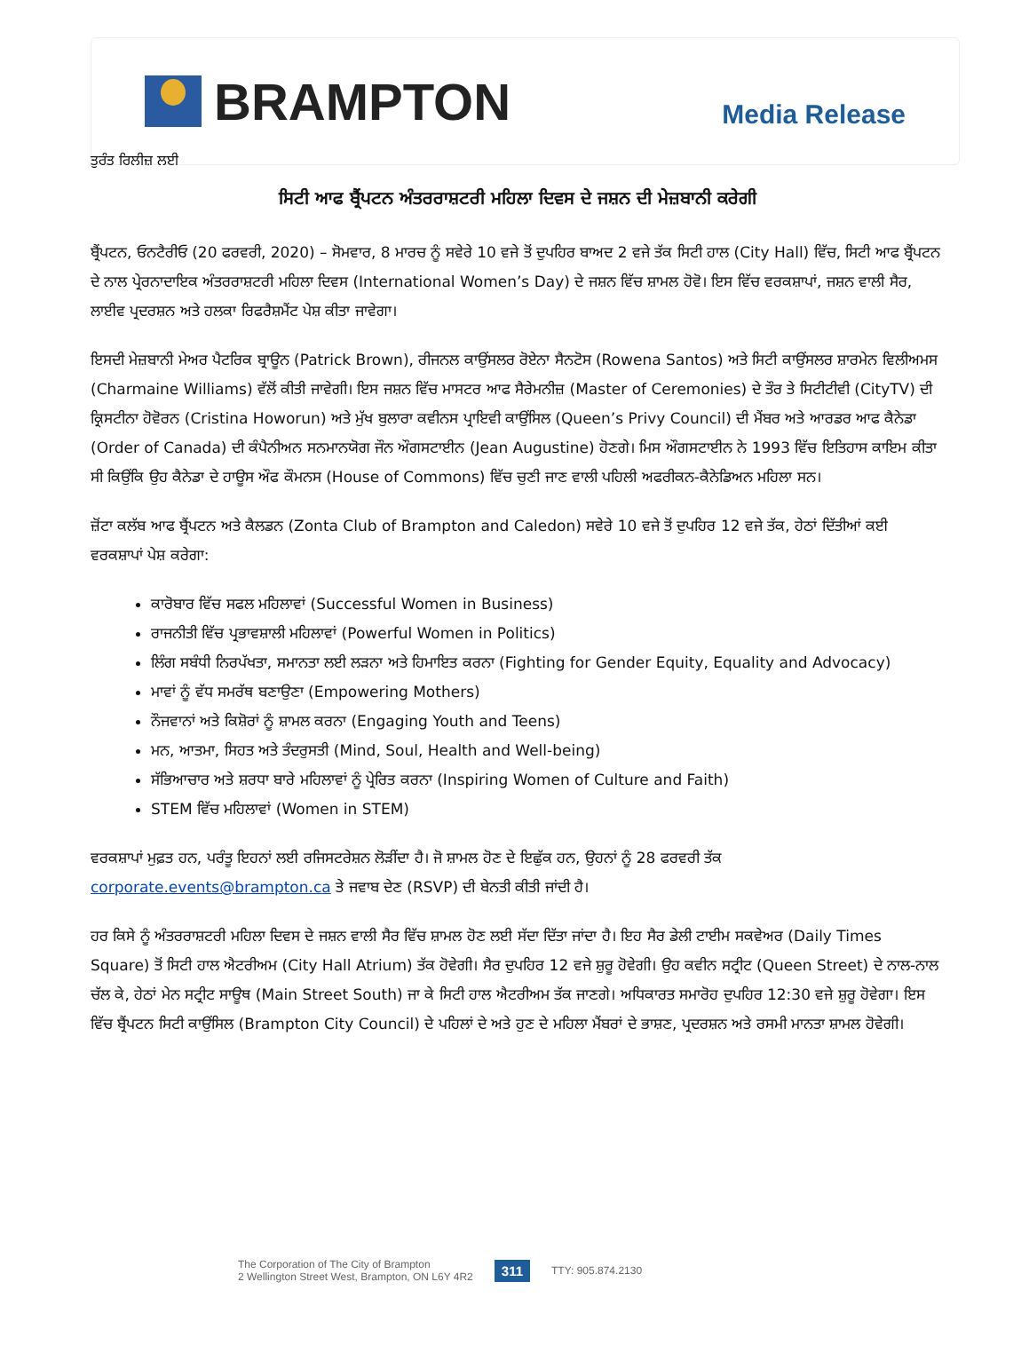BRAMPTON
Media Release
ਤੁਰੰਤ ਰਿਲੀਜ਼ ਲਈ
ਸਿਟੀ ਆਫ ਬ੍ਰੈਂਪਟਨ ਅੰਤਰਰਾਸ਼ਟਰੀ ਮਹਿਲਾ ਦਿਵਸ ਦੇ ਜਸ਼ਨ ਦੀ ਮੇਜ਼ਬਾਨੀ ਕਰੇਗੀ
ਬ੍ਰੈਂਪਟਨ, ਓਨਟੈਰੀਓ (20 ਫਰਵਰੀ, 2020) – ਸੋਮਵਾਰ, 8 ਮਾਰਚ ਨੂੰ ਸਵੇਰੇ 10 ਵਜੇ ਤੋਂ ਦੁਪਹਿਰ ਬਾਅਦ 2 ਵਜੇ ਤੱਕ ਸਿਟੀ ਹਾਲ (City Hall) ਵਿੱਚ, ਸਿਟੀ ਆਫ ਬ੍ਰੈਂਪਟਨ ਦੇ ਨਾਲ ਪ੍ਰੇਰਨਾਦਾਇਕ ਅੰਤਰਰਾਸ਼ਟਰੀ ਮਹਿਲਾ ਦਿਵਸ (International Women’s Day) ਦੇ ਜਸ਼ਨ ਵਿੱਚ ਸ਼ਾਮਲ ਹੋਵੋ। ਇਸ ਵਿੱਚ ਵਰਕਸ਼ਾਪਾਂ, ਜਸ਼ਨ ਵਾਲੀ ਸੈਰ, ਲਾਈਵ ਪ੍ਰਦਰਸ਼ਨ ਅਤੇ ਹਲਕਾ ਰਿਫਰੈਸ਼ਮੈਂਟ ਪੇਸ਼ ਕੀਤਾ ਜਾਵੇਗਾ।
ਇਸਦੀ ਮੇਜ਼ਬਾਨੀ ਮੇਅਰ ਪੈਟਰਿਕ ਬ੍ਰਾਊਨ (Patrick Brown), ਰੀਜਨਲ ਕਾਉਂਸਲਰ ਰੋਏਨਾ ਸੈਨਟੋਸ (Rowena Santos) ਅਤੇ ਸਿਟੀ ਕਾਉਂਸਲਰ ਸ਼ਾਰਮੇਨ ਵਿਲੀਅਮਸ (Charmaine Williams) ਵੱਲੋਂ ਕੀਤੀ ਜਾਵੇਗੀ। ਇਸ ਜਸ਼ਨ ਵਿੱਚ ਮਾਸਟਰ ਆਫ ਸੈਰੇਮਨੀਜ਼ (Master of Ceremonies) ਦੇ ਤੌਰ ਤੇ ਸਿਟੀਟੀਵੀ (CityTV) ਦੀ ਕ੍ਰਿਸਟੀਨਾ ਹੋਵੋਰਨ (Cristina Howorun) ਅਤੇ ਮੁੱਖ ਬੁਲਾਰਾ ਕਵੀਨਸ ਪ੍ਰਾਇਵੀ ਕਾਉਂਸਿਲ (Queen’s Privy Council) ਦੀ ਮੈਂਬਰ ਅਤੇ ਆਰਡਰ ਆਫ ਕੈਨੇਡਾ (Order of Canada) ਦੀ ਕੰਪੈਨੀਅਨ ਸਨਮਾਨਯੋਗ ਜੌਨ ਔਗਸਟਾਈਨ (Jean Augustine) ਹੋਣਗੇ। ਮਿਸ ਔਗਸਟਾਈਨ ਨੇ 1993 ਵਿੱਚ ਇਤਿਹਾਸ ਕਾਇਮ ਕੀਤਾ ਸੀ ਕਿਉਂਕਿ ਉਹ ਕੈਨੇਡਾ ਦੇ ਹਾਊਸ ਔਫ ਕੌਮਨਸ (House of Commons) ਵਿੱਚ ਚੁਣੀ ਜਾਣ ਵਾਲੀ ਪਹਿਲੀ ਅਫਰੀਕਨ-ਕੈਨੇਡਿਅਨ ਮਹਿਲਾ ਸਨ।
ਜ਼ੋਂਟਾ ਕਲੱਬ ਆਫ ਬ੍ਰੈਂਪਟਨ ਅਤੇ ਕੈਲਡਨ (Zonta Club of Brampton and Caledon) ਸਵੇਰੇ 10 ਵਜੇ ਤੋਂ ਦੁਪਹਿਰ 12 ਵਜੇ ਤੱਕ, ਹੇਠਾਂ ਦਿੱਤੀਆਂ ਕਈ ਵਰਕਸ਼ਾਪਾਂ ਪੇਸ਼ ਕਰੇਗਾ:
ਕਾਰੋਬਾਰ ਵਿੱਚ ਸਫਲ ਮਹਿਲਾਵਾਂ (Successful Women in Business)
ਰਾਜਨੀਤੀ ਵਿੱਚ ਪ੍ਰਭਾਵਸ਼ਾਲੀ ਮਹਿਲਾਵਾਂ (Powerful Women in Politics)
ਲਿੰਗ ਸਬੰਧੀ ਨਿਰਪੱਖਤਾ, ਸਮਾਨਤਾ ਲਈ ਲੜਨਾ ਅਤੇ ਹਿਮਾਇਤ ਕਰਨਾ (Fighting for Gender Equity, Equality and Advocacy)
ਮਾਵਾਂ ਨੂੰ ਵੱਧ ਸਮਰੱਥ ਬਣਾਉਣਾ (Empowering Mothers)
ਨੌਜਵਾਨਾਂ ਅਤੇ ਕਿਸ਼ੋਰਾਂ ਨੂੰ ਸ਼ਾਮਲ ਕਰਨਾ (Engaging Youth and Teens)
ਮਨ, ਆਤਮਾ, ਸਿਹਤ ਅਤੇ ਤੰਦਰੁਸਤੀ (Mind, Soul, Health and Well-being)
ਸੱਭਿਆਚਾਰ ਅਤੇ ਸ਼ਰਧਾ ਬਾਰੇ ਮਹਿਲਾਵਾਂ ਨੂੰ ਪ੍ਰੇਰਿਤ ਕਰਨਾ (Inspiring Women of Culture and Faith)
STEM ਵਿੱਚ ਮਹਿਲਾਵਾਂ (Women in STEM)
ਵਰਕਸ਼ਾਪਾਂ ਮੁਫ਼ਤ ਹਨ, ਪਰੰਤੂ ਇਹਨਾਂ ਲਈ ਰਜਿਸਟਰੇਸ਼ਨ ਲੋੜੀਂਦਾ ਹੈ। ਜੋ ਸ਼ਾਮਲ ਹੋਣ ਦੇ ਇਛੁੱਕ ਹਨ, ਉਹਨਾਂ ਨੂੰ 28 ਫਰਵਰੀ ਤੱਕ corporate.events@brampton.ca ਤੇ ਜਵਾਬ ਦੇਣ (RSVP) ਦੀ ਬੇਨਤੀ ਕੀਤੀ ਜਾਂਦੀ ਹੈ।
ਹਰ ਕਿਸੇ ਨੂੰ ਅੰਤਰਰਾਸ਼ਟਰੀ ਮਹਿਲਾ ਦਿਵਸ ਦੇ ਜਸ਼ਨ ਵਾਲੀ ਸੈਰ ਵਿੱਚ ਸ਼ਾਮਲ ਹੋਣ ਲਈ ਸੱਦਾ ਦਿੱਤਾ ਜਾਂਦਾ ਹੈ। ਇਹ ਸੈਰ ਡੇਲੀ ਟਾਈਮ ਸਕਵੇਅਰ (Daily Times Square) ਤੋਂ ਸਿਟੀ ਹਾਲ ਐਟਰੀਅਮ (City Hall Atrium) ਤੱਕ ਹੋਵੇਗੀ। ਸੈਰ ਦੁਪਹਿਰ 12 ਵਜੇ ਸ਼ੁਰੂ ਹੋਵੇਗੀ। ਉਹ ਕਵੀਨ ਸਟ੍ਰੀਟ (Queen Street) ਦੇ ਨਾਲ-ਨਾਲ ਚੱਲ ਕੇ, ਹੇਠਾਂ ਮੇਨ ਸਟ੍ਰੀਟ ਸਾਊਥ (Main Street South) ਜਾ ਕੇ ਸਿਟੀ ਹਾਲ ਐਟਰੀਅਮ ਤੱਕ ਜਾਣਗੇ। ਅਧਿਕਾਰਤ ਸਮਾਰੋਹ ਦੁਪਹਿਰ 12:30 ਵਜੇ ਸ਼ੁਰੂ ਹੋਵੇਗਾ। ਇਸ ਵਿੱਚ ਬ੍ਰੈਂਪਟਨ ਸਿਟੀ ਕਾਉਂਸਿਲ (Brampton City Council) ਦੇ ਪਹਿਲਾਂ ਦੇ ਅਤੇ ਹੁਣ ਦੇ ਮਹਿਲਾ ਮੈਂਬਰਾਂ ਦੇ ਭਾਸ਼ਣ, ਪ੍ਰਦਰਸ਼ਨ ਅਤੇ ਰਸਮੀ ਮਾਨਤਾ ਸ਼ਾਮਲ ਹੋਵੇਗੀ।
The Corporation of The City of Brampton
2 Wellington Street West, Brampton, ON L6Y 4R2
311
TTY: 905.874.2130